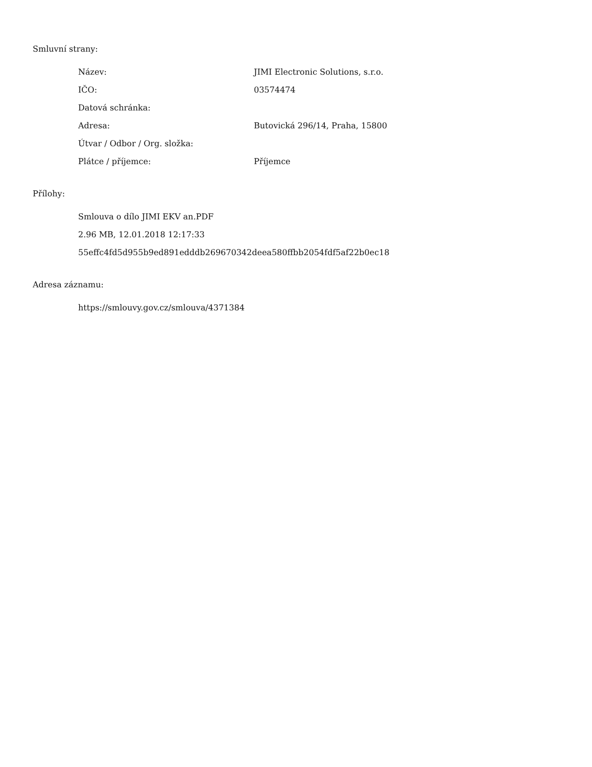Smluvní strany:
| Název: | JIMI Electronic Solutions, s.r.o. |
| IČO: | 03574474 |
| Datová schránka: | |
| Adresa: | Butovická 296/14, Praha, 15800 |
| Útvar / Odbor / Org. složka: | |
| Plátce / příjemce: | Příjemce |
Přílohy:
Smlouva o dílo JIMI EKV an.PDF
2.96 MB, 12.01.2018 12:17:33
55effc4fd5d955b9ed891edddb269670342deea580ffbb2054fdf5af22b0ec18
Adresa záznamu:
https://smlouvy.gov.cz/smlouva/4371384